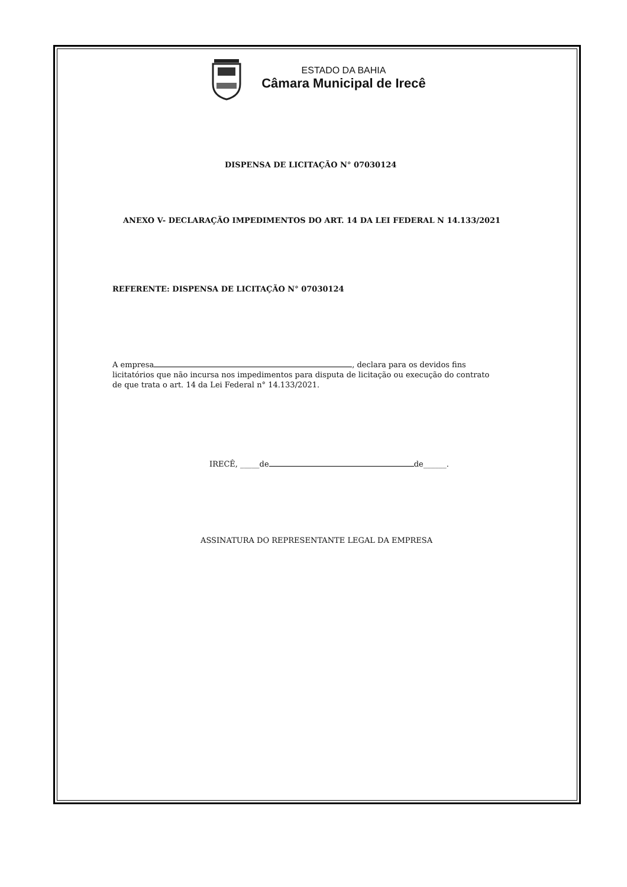ESTADO DA BAHIA
Câmara Municipal de Irecê
DISPENSA DE LICITAÇÃO N° 07030124
ANEXO V- DECLARAÇÃO IMPEDIMENTOS DO ART. 14 DA LEI FEDERAL N 14.133/2021
REFERENTE: DISPENSA DE LICITAÇÃO N° 07030124
A empresa , declara para os devidos fins licitatórios que não incursa nos impedimentos para disputa de licitação ou execução do contrato de que trata o art. 14 da Lei Federal n° 14.133/2021.
IRECÊ, _____de de______.
ASSINATURA DO REPRESENTANTE LEGAL DA EMPRESA